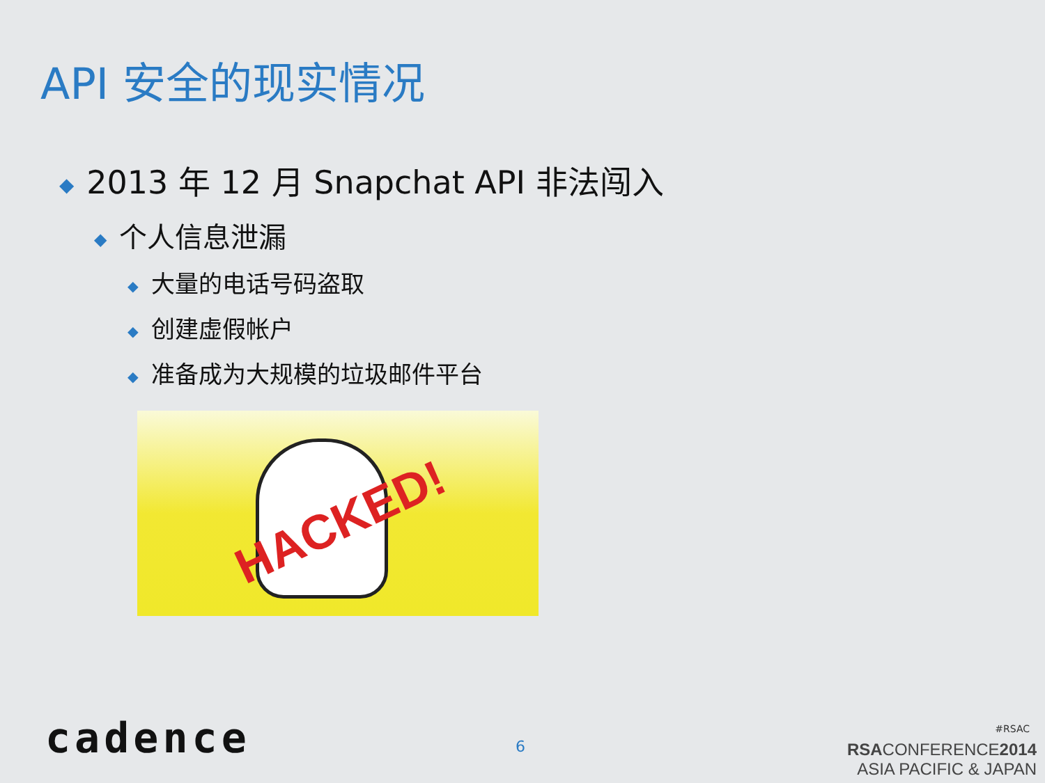API 安全的现实情况
◆ 2013 年 12 月 Snapchat API 非法闯入
◆ 个人信息泄漏
◆ 大量的电话号码盗取
◆ 创建虚假帐户
◆ 准备成为大规模的垃圾邮件平台
HACKED!
cadence 6
#RSAC
RSACONFERENCE2014
ASIA PACIFIC & JAPAN